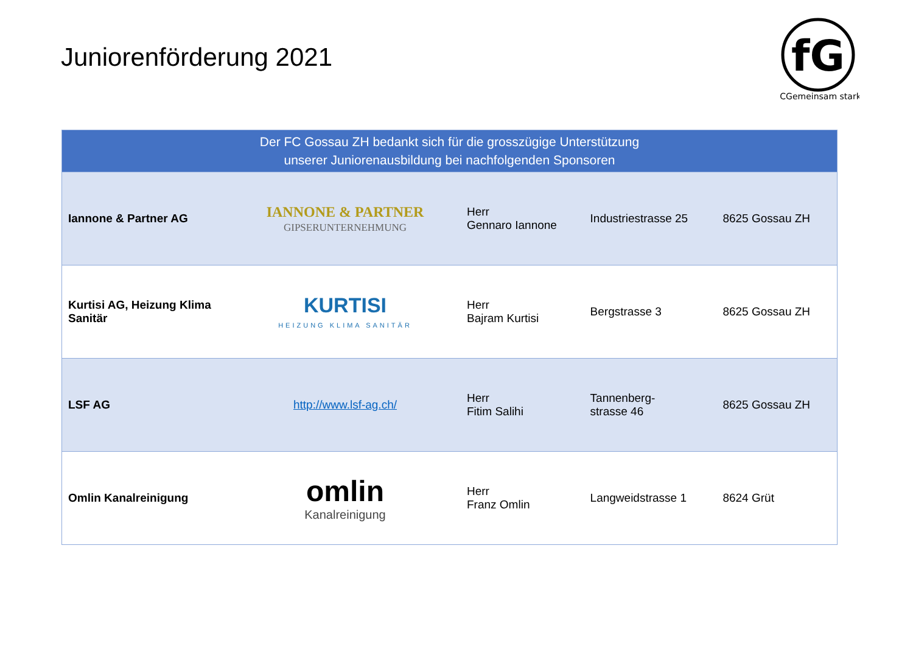Juniorenförderung 2021
fG
FCGemeinsam stark
| Der FC Gossau ZH bedankt sich für die grosszügige Unterstützung unserer Juniorenausbildung bei nachfolgenden Sponsoren | | | | |
| --- | --- | --- | --- | --- |
| Iannone & Partner AG | IANNONE & PARTNER GIPSERUNTERNEHMUNG | Herr Gennaro Iannone | Industriestrasse 25 | 8625 Gossau ZH |
| Kurtisi AG, Heizung Klima Sanitär | KURTISI HEIZUNG KLIMA SANITÄR | Herr Bajram Kurtisi | Bergstrasse 3 | 8625 Gossau ZH |
| LSF AG | http://www.lsf-ag.ch/ | Herr Fitim Salihi | Tannenberg- strasse 46 | 8625 Gossau ZH |
| Omlin Kanalreinigung | omlin Kanalreinigung | Herr Franz Omlin | Langweidstrasse 1 | 8624 Grüt |